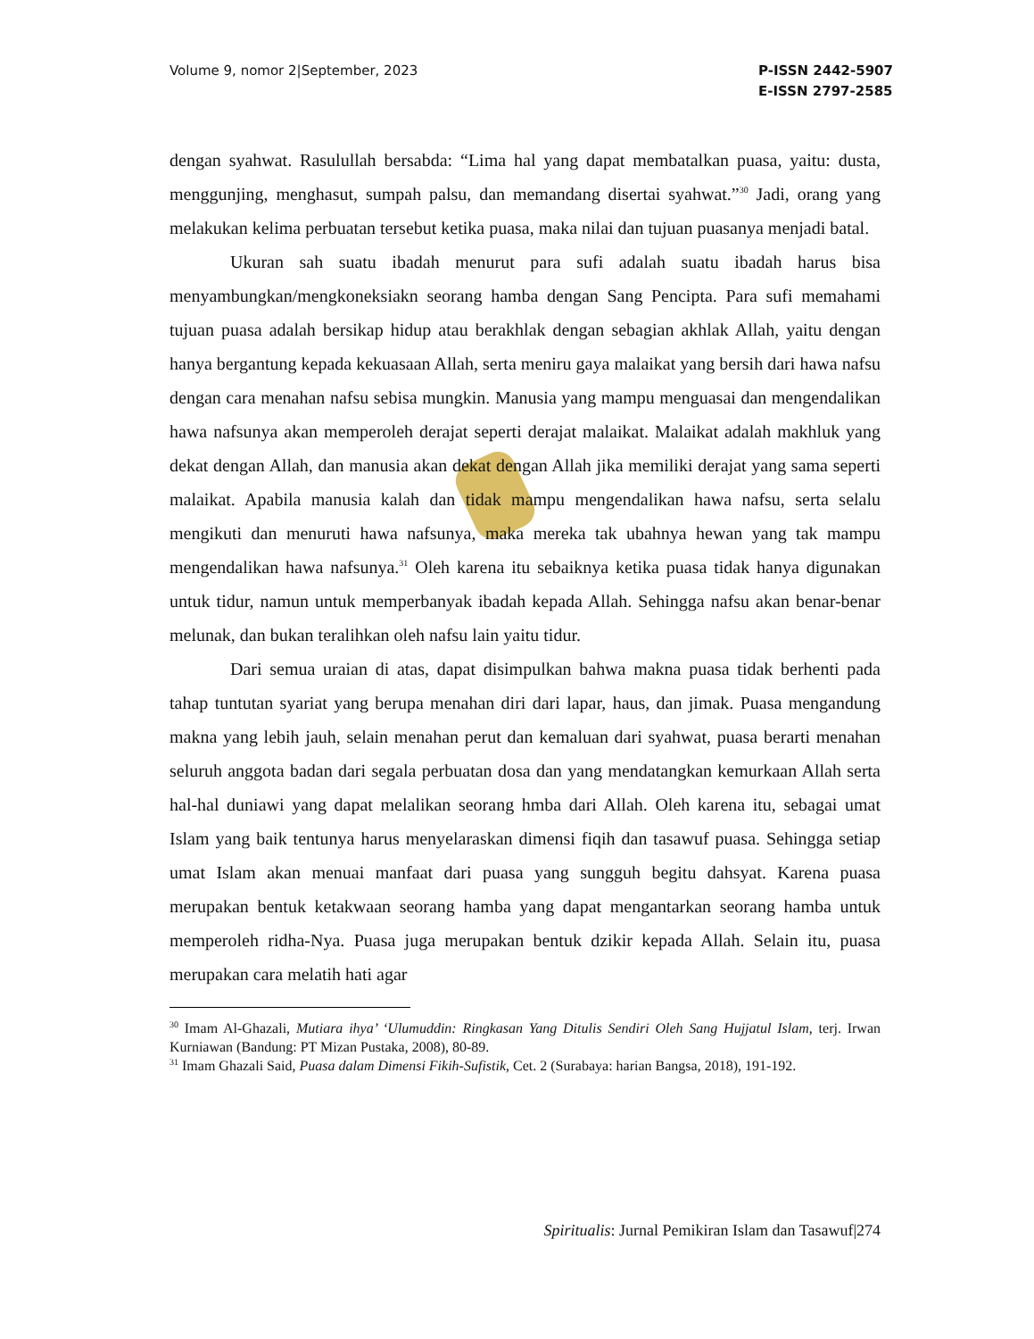Volume 9, nomor 2|September, 2023
P-ISSN 2442-5907
E-ISSN 2797-2585
dengan syahwat. Rasulullah bersabda: “Lima hal yang dapat membatalkan puasa, yaitu: dusta, menggunjing, menghasut, sumpah palsu, dan memandang disertai syahwat.”<sup>30</sup> Jadi, orang yang melakukan kelima perbuatan tersebut ketika puasa, maka nilai dan tujuan puasanya menjadi batal.
Ukuran sah suatu ibadah menurut para sufi adalah suatu ibadah harus bisa menyambungkan/mengkoneksiakn seorang hamba dengan Sang Pencipta. Para sufi memahami tujuan puasa adalah bersikap hidup atau berakhlak dengan sebagian akhlak Allah, yaitu dengan hanya bergantung kepada kekuasaan Allah, serta meniru gaya malaikat yang bersih dari hawa nafsu dengan cara menahan nafsu sebisa mungkin. Manusia yang mampu menguasai dan mengendalikan hawa nafsunya akan memperoleh derajat seperti derajat malaikat. Malaikat adalah makhluk yang dekat dengan Allah, dan manusia akan dekat dengan Allah jika memiliki derajat yang sama seperti malaikat. Apabila manusia kalah dan tidak mampu mengendalikan hawa nafsu, serta selalu mengikuti dan menuruti hawa nafsunya, maka mereka tak ubahnya hewan yang tak mampu mengendalikan hawa nafsunya.<sup>31</sup> Oleh karena itu sebaiknya ketika puasa tidak hanya digunakan untuk tidur, namun untuk memperbanyak ibadah kepada Allah. Sehingga nafsu akan benar-benar melunak, dan bukan teralihkan oleh nafsu lain yaitu tidur.
Dari semua uraian di atas, dapat disimpulkan bahwa makna puasa tidak berhenti pada tahap tuntutan syariat yang berupa menahan diri dari lapar, haus, dan jimak. Puasa mengandung makna yang lebih jauh, selain menahan perut dan kemaluan dari syahwat, puasa berarti menahan seluruh anggota badan dari segala perbuatan dosa dan yang mendatangkan kemurkaan Allah serta hal-hal duniawi yang dapat melalikan seorang hmba dari Allah. Oleh karena itu, sebagai umat Islam yang baik tentunya harus menyelaraskan dimensi fiqih dan tasawuf puasa. Sehingga setiap umat Islam akan menuai manfaat dari puasa yang sungguh begitu dahsyat. Karena puasa merupakan bentuk ketakwaan seorang hamba yang dapat mengantarkan seorang hamba untuk memperoleh ridha-Nya. Puasa juga merupakan bentuk dzikir kepada Allah. Selain itu, puasa merupakan cara melatih hati agar
<sup>30</sup> Imam Al-Ghazali, Mutiara ihya’ ‘Ulumuddin: Ringkasan Yang Ditulis Sendiri Oleh Sang Hujjatul Islam, terj. Irwan Kurniawan (Bandung: PT Mizan Pustaka, 2008), 80-89.
<sup>31</sup> Imam Ghazali Said, Puasa dalam Dimensi Fikih-Sufistik, Cet. 2 (Surabaya: harian Bangsa, 2018), 191-192.
Spiritualis: Jurnal Pemikiran Islam dan Tasawuf|274